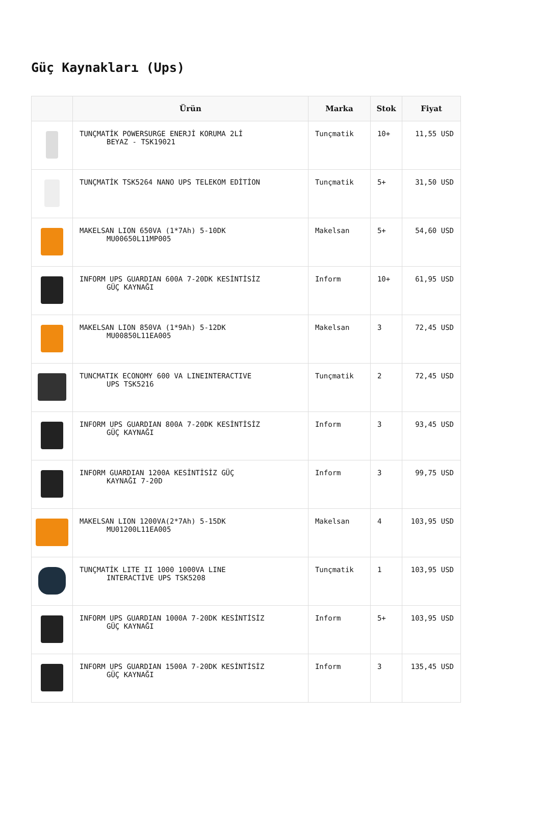Güç Kaynakları (Ups)
| | Ürün | Marka | Stok | Fiyat |
| --- | --- | --- | --- | --- |
| | TUNÇMATİK POWERSURGE ENERJİ KORUMA 2Lİ BEYAZ - TSK19021 | Tunçmatik | 10+ | 11,55 USD |
| | TUNÇMATİK TSK5264 NANO UPS TELEKOM EDİTİON | Tunçmatik | 5+ | 31,50 USD |
| | MAKELSAN LION 650VA (1*7Ah) 5-10DK MU00650L11MP005 | Makelsan | 5+ | 54,60 USD |
| | INFORM UPS GUARDIAN 600A 7-20DK KESİNTİSİZ GÜÇ KAYNAĞI | Inform | 10+ | 61,95 USD |
| | MAKELSAN LION 850VA (1*9Ah) 5-12DK MU00850L11EA005 | Makelsan | 3 | 72,45 USD |
| | TUNCMATIK ECONOMY 600 VA LINEINTERACTIVE UPS TSK5216 | Tunçmatik | 2 | 72,45 USD |
| | INFORM UPS GUARDIAN 800A 7-20DK KESİNTİSİZ GÜÇ KAYNAĞI | Inform | 3 | 93,45 USD |
| | INFORM GUARDIAN 1200A KESİNTİSİZ GÜÇ KAYNAĞI 7-20D | Inform | 3 | 99,75 USD |
| | MAKELSAN LION 1200VA(2*7Ah) 5-15DK MU01200L11EA005 | Makelsan | 4 | 103,95 USD |
| | TUNÇMATİK LITE II 1000 1000VA LINE INTERACTİVE UPS TSK5208 | Tunçmatik | 1 | 103,95 USD |
| | INFORM UPS GUARDIAN 1000A 7-20DK KESİNTİSİZ GÜÇ KAYNAĞI | Inform | 5+ | 103,95 USD |
| | INFORM UPS GUARDIAN 1500A 7-20DK KESİNTİSİZ GÜÇ KAYNAĞI | Inform | 3 | 135,45 USD |